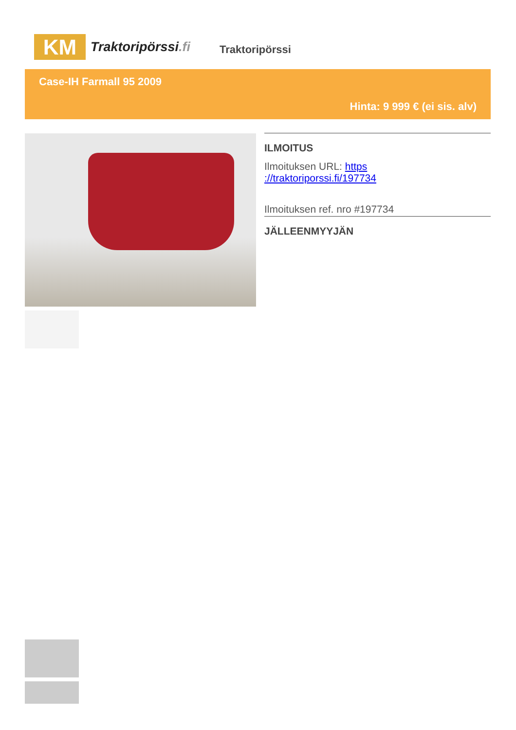KM
Traktoripörssi.fi
Traktoripörssi
Case-IH Farmall 95 2009
Hinta: 9 999 € (ei sis. alv)
ILMOITUS
Ilmoituksen URL: https
://traktoriporssi.fi/197734
Ilmoituksen ref. nro #197734
JÄLLEENMYYJÄN